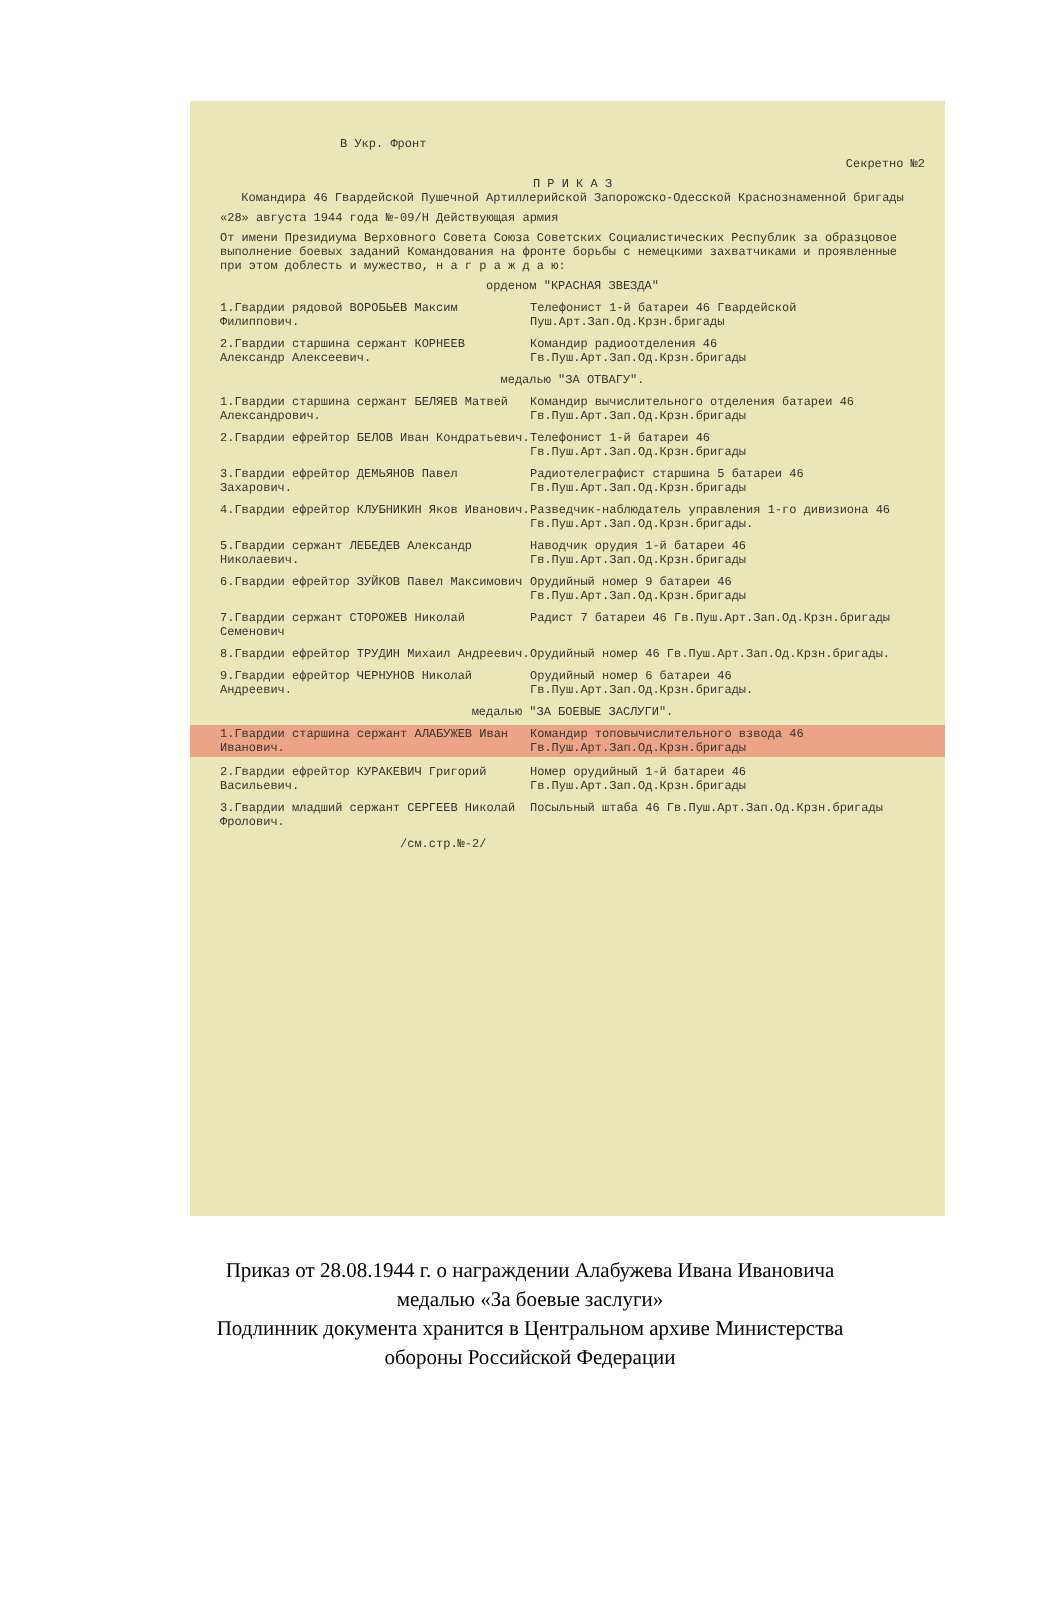В Укр. Фронт
Секретно №2
П Р И К А З
Командира 46 Гвардейской Пушечной Артиллерийской Запорожско-Одесской Краснознаменной бригады
«28» августа 1944 года №-09/Н Действующая армия
От имени Президиума Верховного Совета Союза Советских Социалистических Республик за образцовое выполнение боевых заданий Командования на фронте борьбы с немецкими захватчиками и проявленные при этом доблесть и мужество, н а г р а ж д а ю:
орденом "КРАСНАЯ ЗВЕЗДА"
1.Гвардии рядовой ВОРОБЬЕВ Максим Филиппович.
Телефонист 1-й батареи 46 Гвардейской Пуш.Арт.Зап.Од.Крзн.бригады
2.Гвардии старшина сержант КОРНЕЕВ Александр Алексеевич.
Командир радиоотделения 46 Гв.Пуш.Арт.Зап.Од.Крзн.бригады
медалью "ЗА ОТВАГУ".
1.Гвардии старшина сержант БЕЛЯЕВ Матвей Александрович.
Командир вычислительного отделения батареи 46 Гв.Пуш.Арт.Зап.Од.Крзн.бригады
2.Гвардии ефрейтор БЕЛОВ Иван Кондратьевич. Телефонист 1-й батареи 46 Гв.Пуш.Арт.Зап.Од.Крзн.бригады
3.Гвардии ефрейтор ДЕМЬЯНОВ Павел Захарович.
Радиотелеграфист старшина 5 батареи 46 Гв.Пуш.Арт.Зап.Од.Крзн.бригады
4.Гвардии ефрейтор КЛУБНИКИН Яков Иванович. Разведчик-наблюдатель управления 1-го дивизиона 46 Гв.Пуш.Арт.Зап.Од.Крзн.бригады.
5.Гвардии сержант ЛЕБЕДЕВ Александр Николаевич.
Наводчик орудия 1-й батареи 46 Гв.Пуш.Арт.Зап.Од.Крзн.бригады
6.Гвардии ефрейтор ЗУЙКОВ Павел Максимович Орудийный номер 9 батареи 46 Гв.Пуш.Арт.Зап.Од.Крзн.бригады
7.Гвардии сержант СТОРОЖЕВ Николай Семенович
Радист 7 батареи 46 Гв.Пуш.Арт.Зап.Од.Крзн.бригады
8.Гвардии ефрейтор ТРУДИН Михаил Андреевич. Орудийный номер 46 Гв.Пуш.Арт.Зап.Од.Крзн.бригады.
9.Гвардии ефрейтор ЧЕРНУНОВ Николай Андреевич.
Орудийный номер 6 батареи 46 Гв.Пуш.Арт.Зап.Од.Крзн.бригады.
медалью "ЗА БОЕВЫЕ ЗАСЛУГИ".
1.Гвардии старшина сержант АЛАБУЖЕВ Иван Иванович.
Командир топовычислительного взвода 46 Гв.Пуш.Арт.Зап.Од.Крзн.бригады
2.Гвардии ефрейтор КУРАКЕВИЧ Григорий Васильевич.
Номер орудийный 1-й батареи 46 Гв.Пуш.Арт.Зап.Од.Крзн.бригады
3.Гвардии младший сержант СЕРГЕЕВ Николай Фролович.
Посыльный штаба 46 Гв.Пуш.Арт.Зап.Од.Крзн.бригады
/см.стр.№-2/
Приказ от 28.08.1944 г. о награждении Алабужева Ивана Ивановича
медалью «За боевые заслуги»
Подлинник документа хранится в Центральном архиве Министерства
обороны Российской Федерации